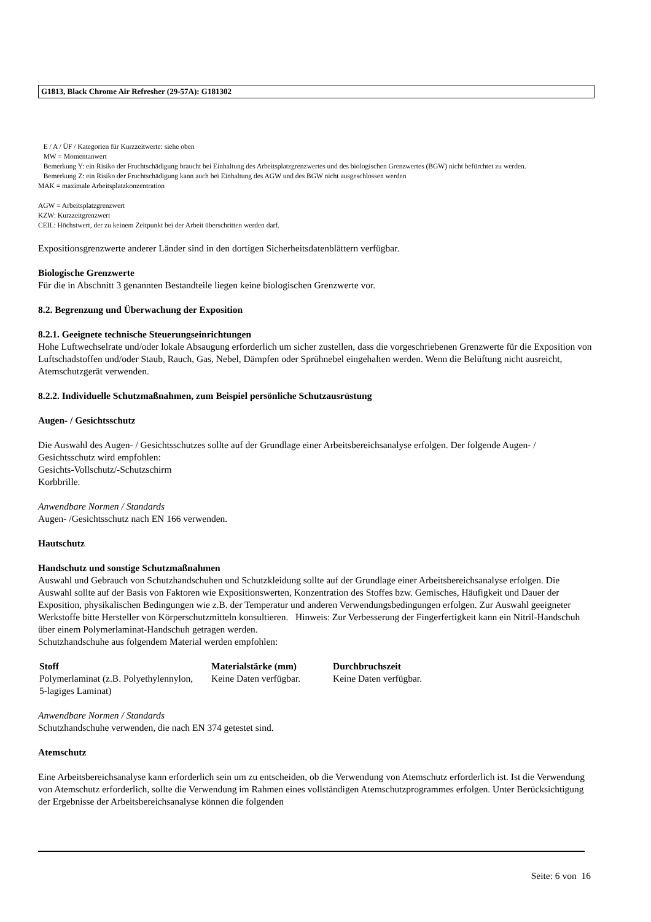G1813, Black Chrome Air Refresher (29-57A): G181302
E / A / ÜF / Kategorien für Kurzzeitwerte: siehe oben
MW = Momentanwert
Bemerkung Y: ein Risiko der Fruchtschädigung braucht bei Einhaltung des Arbeitsplatzgrenzwertes und des biologischen Grenzwertes (BGW) nicht befürchtet zu werden.
Bemerkung Z: ein Risiko der Fruchtschädigung kann auch bei Einhaltung des AGW und des BGW nicht ausgeschlossen werden
MAK = maximale Arbeitsplatzkonzentration
AGW = Arbeitsplatzgrenzwert
KZW: Kurzzeitgrenzwert
CEIL: Höchstwert, der zu keinem Zeitpunkt bei der Arbeit überschritten werden darf.
Expositionsgrenzwerte anderer Länder sind in den dortigen Sicherheitsdatenblättern verfügbar.
Biologische Grenzwerte
Für die in Abschnitt 3 genannten Bestandteile liegen keine biologischen Grenzwerte vor.
8.2. Begrenzung und Überwachung der Exposition
8.2.1. Geeignete technische Steuerungseinrichtungen
Hohe Luftwechselrate und/oder lokale Absaugung erforderlich um sicher zustellen, dass die vorgeschriebenen Grenzwerte für die Exposition von Luftschadstoffen und/oder Staub, Rauch, Gas, Nebel, Dämpfen oder Sprühnebel eingehalten werden. Wenn die Belüftung nicht ausreicht, Atemschutzgerät verwenden.
8.2.2. Individuelle Schutzmaßnahmen, zum Beispiel persönliche Schutzausrüstung
Augen- / Gesichtsschutz
Die Auswahl des Augen- / Gesichtsschutzes sollte auf der Grundlage einer Arbeitsbereichsanalyse erfolgen. Der folgende Augen- / Gesichtsschutz wird empfohlen:
Gesichts-Vollschutz/-Schutzschirm
Korbbrille.
Anwendbare Normen / Standards
Augen- /Gesichtsschutz nach EN 166 verwenden.
Hautschutz
Handschutz und sonstige Schutzmaßnahmen
Auswahl und Gebrauch von Schutzhandschuhen und Schutzkleidung sollte auf der Grundlage einer Arbeitsbereichsanalyse erfolgen. Die Auswahl sollte auf der Basis von Faktoren wie Expositionswerten, Konzentration des Stoffes bzw. Gemisches, Häufigkeit und Dauer der Exposition, physikalischen Bedingungen wie z.B. der Temperatur und anderen Verwendungsbedingungen erfolgen. Zur Auswahl geeigneter Werkstoffe bitte Hersteller von Körperschutzmitteln konsultieren. Hinweis: Zur Verbesserung der Fingerfertigkeit kann ein Nitril-Handschuh über einem Polymerlaminat-Handschuh getragen werden.
Schutzhandschuhe aus folgendem Material werden empfohlen:
| Stoff | Materialstärke (mm) | Durchbruchszeit |
| --- | --- | --- |
| Polymerlaminat (z.B. Polyethylennylon, 5-lagiges Laminat) | Keine Daten verfügbar. | Keine Daten verfügbar. |
Anwendbare Normen / Standards
Schutzhandschuhe verwenden, die nach EN 374 getestet sind.
Atemschutz
Eine Arbeitsbereichsanalyse kann erforderlich sein um zu entscheiden, ob die Verwendung von Atemschutz erforderlich ist. Ist die Verwendung von Atemschutz erforderlich, sollte die Verwendung im Rahmen eines vollständigen Atemschutzprogrammes erfolgen. Unter Berücksichtigung der Ergebnisse der Arbeitsbereichsanalyse können die folgenden
Seite: 6 von 16